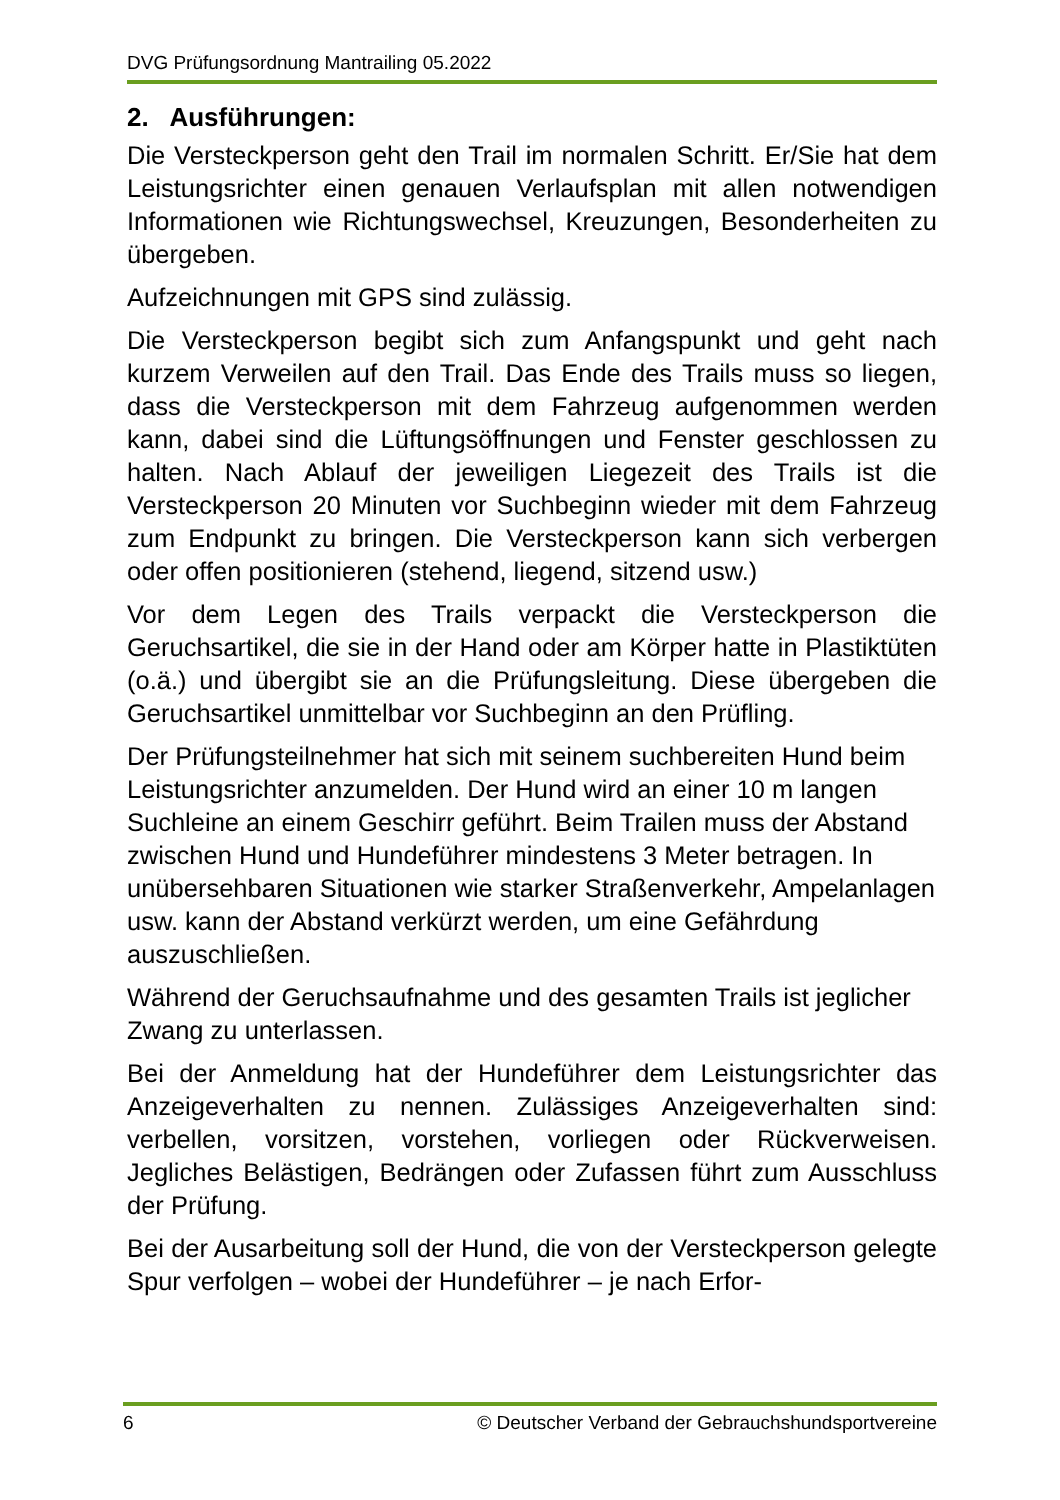DVG Prüfungsordnung Mantrailing 05.2022
2. Ausführungen:
Die Versteckperson geht den Trail im normalen Schritt. Er/Sie hat dem Leistungsrichter einen genauen Verlaufsplan mit allen notwendigen Informationen wie Richtungswechsel, Kreuzungen, Besonderheiten zu übergeben.
Aufzeichnungen mit GPS sind zulässig.
Die Versteckperson begibt sich zum Anfangspunkt und geht nach kurzem Verweilen auf den Trail. Das Ende des Trails muss so liegen, dass die Versteckperson mit dem Fahrzeug aufgenommen werden kann, dabei sind die Lüftungsöffnungen und Fenster geschlossen zu halten. Nach Ablauf der jeweiligen Liegezeit des Trails ist die Versteckperson 20 Minuten vor Suchbeginn wieder mit dem Fahrzeug zum Endpunkt zu bringen. Die Versteckperson kann sich verbergen oder offen positionieren (stehend, liegend, sitzend usw.)
Vor dem Legen des Trails verpackt die Versteckperson die Geruchsartikel, die sie in der Hand oder am Körper hatte in Plastiktüten (o.ä.) und übergibt sie an die Prüfungsleitung. Diese übergeben die Geruchsartikel unmittelbar vor Suchbeginn an den Prüfling.
Der Prüfungsteilnehmer hat sich mit seinem suchbereiten Hund beim Leistungsrichter anzumelden. Der Hund wird an einer 10 m langen Suchleine an einem Geschirr geführt. Beim Trailen muss der Abstand zwischen Hund und Hundeführer mindestens 3 Meter betragen. In unübersehbaren Situationen wie starker Straßenverkehr, Ampelanlagen usw. kann der Abstand verkürzt werden, um eine Gefährdung auszuschließen.
Während der Geruchsaufnahme und des gesamten Trails ist jeglicher Zwang zu unterlassen.
Bei der Anmeldung hat der Hundeführer dem Leistungsrichter das Anzeigeverhalten zu nennen. Zulässiges Anzeigeverhalten sind: verbellen, vorsitzen, vorstehen, vorliegen oder Rückverweisen. Jegliches Belästigen, Bedrängen oder Zufassen führt zum Ausschluss der Prüfung.
Bei der Ausarbeitung soll der Hund, die von der Versteckperson gelegte Spur verfolgen – wobei der Hundeführer – je nach Erfor-
6 © Deutscher Verband der Gebrauchshundsportvereine